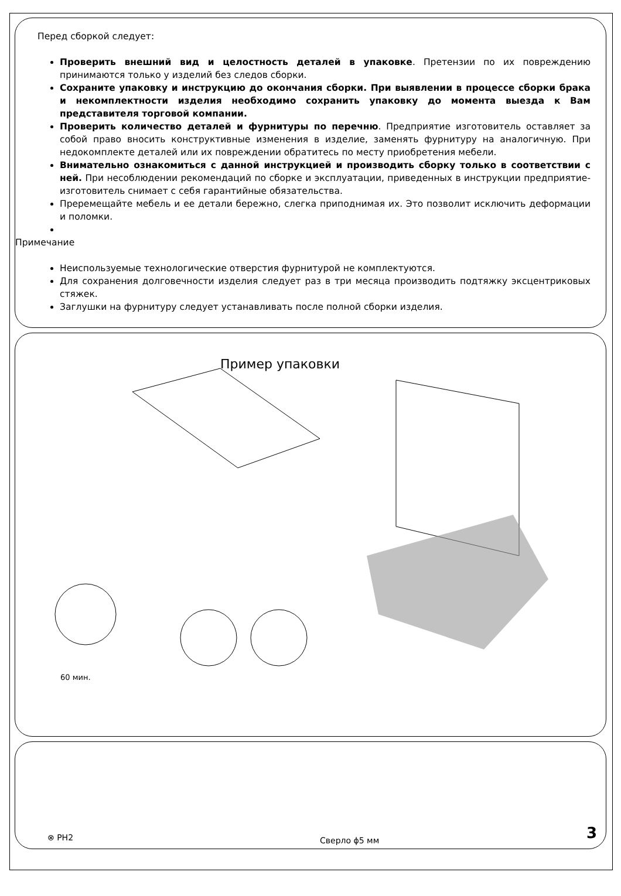Перед сборкой следует:
Проверить внешний вид и целостность деталей в упаковке. Претензии по их повреждению принимаются только у изделий без следов сборки.
Сохраните упаковку и инструкцию до окончания сборки. При выявлении в процессе сборки брака и некомплектности изделия необходимо сохранить упаковку до момента выезда к Вам представителя торговой компании.
Проверить количество деталей и фурнитуры по перечню. Предприятие изготовитель оставляет за собой право вносить конструктивные изменения в изделие, заменять фурнитуру на аналогичную. При недокомплекте деталей или их повреждении обратитесь по месту приобретения мебели.
Внимательно ознакомиться с данной инструкцией и производить сборку только в соответствии с ней. При несоблюдении рекомендаций по сборке и эксплуатации, приведенных в инструкции предприятие-изготовитель снимает с себя гарантийные обязательства.
Преремещайте мебель и ее детали бережно, слегка приподнимая их. Это позволит исключить деформации и поломки.
Примечание
Неиспользуемые технологические отверстия фурнитурой не комплектуются.
Для сохранения долговечности изделия следует раз в три месяца производить подтяжку эксцентриковых стяжек.
Заглушки на фурнитуру следует устанавливать после полной сборки изделия.
Пример упаковки
60 мин.
⊗ PH2 Сверло ϕ5 мм 3